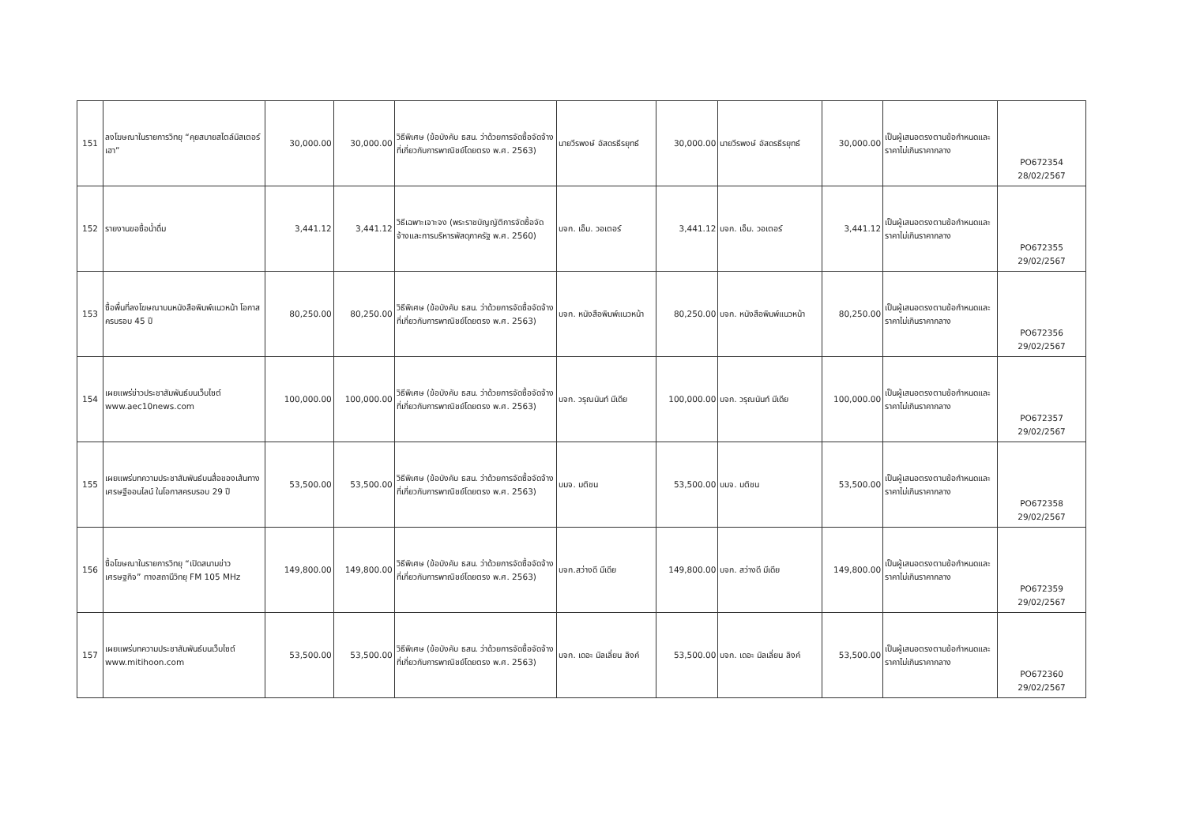| 151 | ลงโฆษณาในรายการวิทยุ “คุยสบายสไตล์มิสเตอร์เฮา” | 30,000.00 | 30,000.00 | วิธีพิเศษ (ข้อบังคับ ธสน. ว่าด้วยการจัดซื้อจัดจ้างที่เกี่ยวกับการพาณิชย์โดยตรง พ.ศ. 2563) | นายวีรพงษ์ อัสดรธีรยุทธ์ | 30,000.00 | นายวีรพงษ์ อัสดรธีรยุทธ์ | 30,000.00 | เป็นผู้เสนอตรงตามข้อกำหนดและราคาไม่เกินราคากลาง | PO672354 28/02/2567 |
| 152 | รายงานขอซื้อน้ำดื่ม | 3,441.12 | 3,441.12 | วิธีเฉพาะเจาะจง (พระราชบัญญัติการจัดซื้อจัดจ้างและการบริหารพัสดุภาครัฐ พ.ศ. 2560) | บจก. เอ็ม. วอเตอร์ | 3,441.12 | บจก. เอ็ม. วอเตอร์ | 3,441.12 | เป็นผู้เสนอตรงตามข้อกำหนดและราคาไม่เกินราคากลาง | PO672355 29/02/2567 |
| 153 | ซื้อพื้นที่ลงโฆษณาบนหนังสือพิมพ์แนวหน้า โอกาสครบรอบ 45 ปี | 80,250.00 | 80,250.00 | วิธีพิเศษ (ข้อบังคับ ธสน. ว่าด้วยการจัดซื้อจัดจ้างที่เกี่ยวกับการพาณิชย์โดยตรง พ.ศ. 2563) | บจก. หนังสือพิมพ์แนวหน้า | 80,250.00 | บจก. หนังสือพิมพ์แนวหน้า | 80,250.00 | เป็นผู้เสนอตรงตามข้อกำหนดและราคาไม่เกินราคากลาง | PO672356 29/02/2567 |
| 154 | เผยแพร่ข่าวประชาสัมพันธ์บนเว็บไซต์ www.aec10news.com | 100,000.00 | 100,000.00 | วิธีพิเศษ (ข้อบังคับ ธสน. ว่าด้วยการจัดซื้อจัดจ้างที่เกี่ยวกับการพาณิชย์โดยตรง พ.ศ. 2563) | บจก. วรุณนันท์ มีเดีย | 100,000.00 | บจก. วรุณนันท์ มีเดีย | 100,000.00 | เป็นผู้เสนอตรงตามข้อกำหนดและราคาไม่เกินราคากลาง | PO672357 29/02/2567 |
| 155 | เผยแพร่บทความประชาสัมพันธ์บนสื่อของเส้นทางเศรษฐีออนไลน์ ในโอกาสครบรอบ 29 ปี | 53,500.00 | 53,500.00 | วิธีพิเศษ (ข้อบังคับ ธสน. ว่าด้วยการจัดซื้อจัดจ้างที่เกี่ยวกับการพาณิชย์โดยตรง พ.ศ. 2563) | บมจ. มติชน | 53,500.00 | บมจ. มติชน | 53,500.00 | เป็นผู้เสนอตรงตามข้อกำหนดและราคาไม่เกินราคากลาง | PO672358 29/02/2567 |
| 156 | ซื้อโฆษณาในรายการวิทยุ “เปิดสนามข่าวเศรษฐกิจ” ทางสถานีวิทยุ FM 105 MHz | 149,800.00 | 149,800.00 | วิธีพิเศษ (ข้อบังคับ ธสน. ว่าด้วยการจัดซื้อจัดจ้างที่เกี่ยวกับการพาณิชย์โดยตรง พ.ศ. 2563) | บจก.สว่างดี มีเดีย | 149,800.00 | บจก. สว่างดี มีเดีย | 149,800.00 | เป็นผู้เสนอตรงตามข้อกำหนดและราคาไม่เกินราคากลาง | PO672359 29/02/2567 |
| 157 | เผยแพร่บทความประชาสัมพันธ์บนเว็บไซต์ www.mitihoon.com | 53,500.00 | 53,500.00 | วิธีพิเศษ (ข้อบังคับ ธสน. ว่าด้วยการจัดซื้อจัดจ้างที่เกี่ยวกับการพาณิชย์โดยตรง พ.ศ. 2563) | บจก. เดอะ มิลเลี่ยน ลิงค์ | 53,500.00 | บจก. เดอะ มิลเลี่ยน ลิงค์ | 53,500.00 | เป็นผู้เสนอตรงตามข้อกำหนดและราคาไม่เกินราคากลาง | PO672360 29/02/2567 |